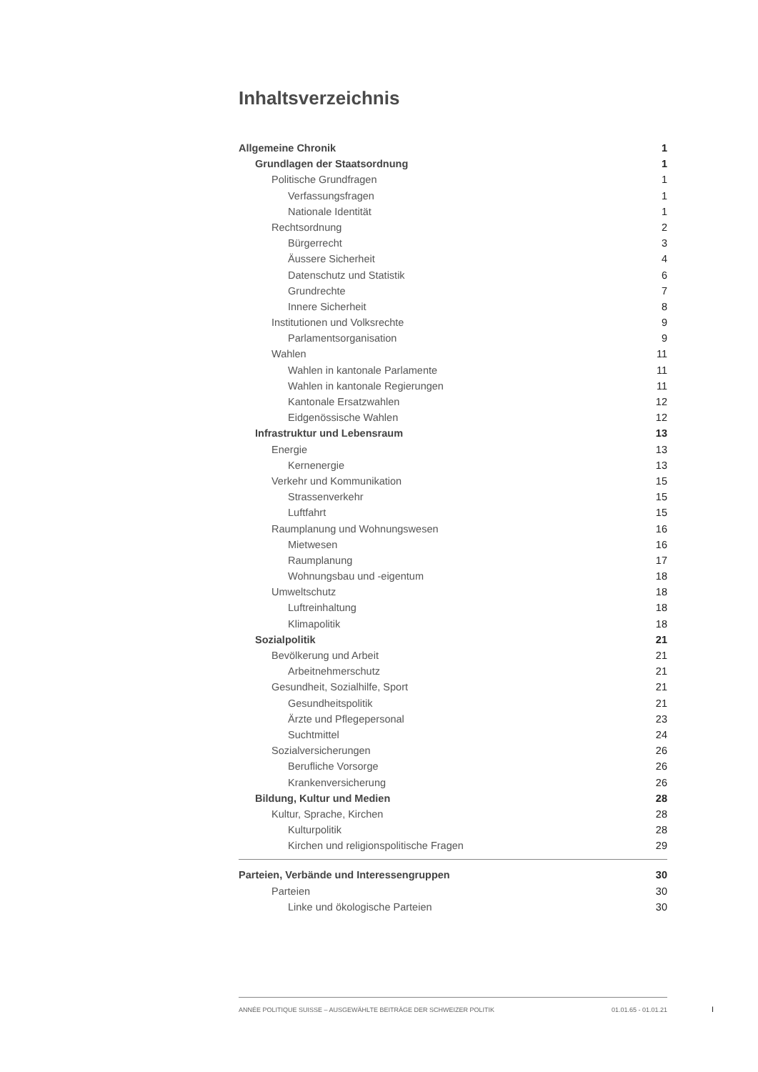Inhaltsverzeichnis
Allgemeine Chronik 1
Grundlagen der Staatsordnung 1
Politische Grundfragen 1
Verfassungsfragen 1
Nationale Identität 1
Rechtsordnung 2
Bürgerrecht 3
Äussere Sicherheit 4
Datenschutz und Statistik 6
Grundrechte 7
Innere Sicherheit 8
Institutionen und Volksrechte 9
Parlamentsorganisation 9
Wahlen 11
Wahlen in kantonale Parlamente 11
Wahlen in kantonale Regierungen 11
Kantonale Ersatzwahlen 12
Eidgenössische Wahlen 12
Infrastruktur und Lebensraum 13
Energie 13
Kernenergie 13
Verkehr und Kommunikation 15
Strassenverkehr 15
Luftfahrt 15
Raumplanung und Wohnungswesen 16
Mietwesen 16
Raumplanung 17
Wohnungsbau und -eigentum 18
Umweltschutz 18
Luftreinhaltung 18
Klimapolitik 18
Sozialpolitik 21
Bevölkerung und Arbeit 21
Arbeitnehmerschutz 21
Gesundheit, Sozialhilfe, Sport 21
Gesundheitspolitik 21
Ärzte und Pflegepersonal 23
Suchtmittel 24
Sozialversicherungen 26
Berufliche Vorsorge 26
Krankenversicherung 26
Bildung, Kultur und Medien 28
Kultur, Sprache, Kirchen 28
Kulturpolitik 28
Kirchen und religionspolitische Fragen 29
Parteien, Verbände und Interessengruppen 30
Parteien 30
Linke und ökologische Parteien 30
ANNÉE POLITIQUE SUISSE – AUSGEWÄHLTE BEITRÄGE DER SCHWEIZER POLITIK 01.01.65 - 01.01.21
I